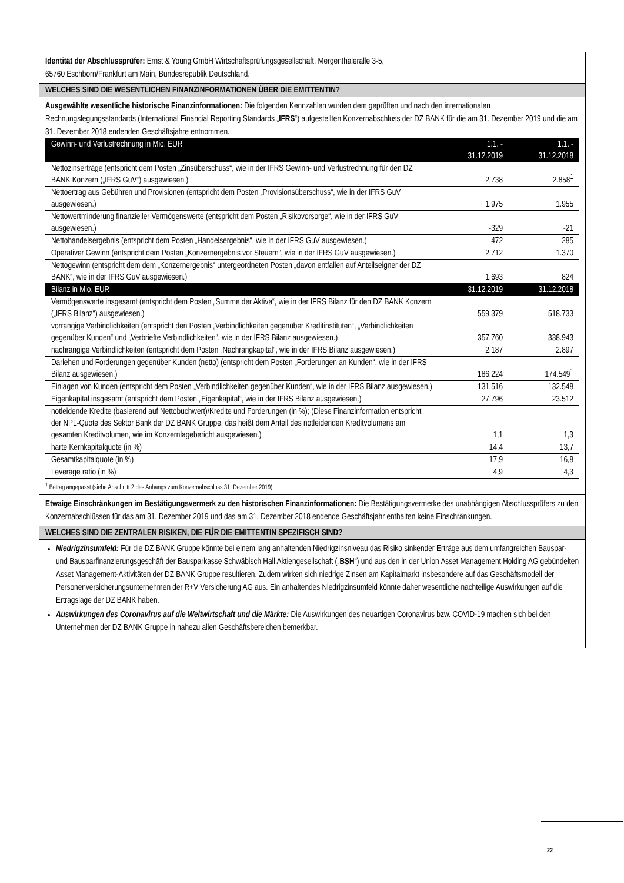Identität der Abschlussprüfer: Ernst & Young GmbH Wirtschaftsprüfungsgesellschaft, Mergenthaleralle 3-5,
65760 Eschborn/Frankfurt am Main, Bundesrepublik Deutschland.
WELCHES SIND DIE WESENTLICHEN FINANZINFORMATIONEN ÜBER DIE EMITTENTIN?
Ausgewählte wesentliche historische Finanzinformationen: Die folgenden Kennzahlen wurden dem geprüften und nach den internationalen Rechnungslegungsstandards (International Financial Reporting Standards „IFRS“) aufgestellten Konzernabschluss der DZ BANK für die am 31. Dezember 2019 und die am 31. Dezember 2018 endenden Geschäftsjahre entnommen.
| Gewinn- und Verlustrechnung in Mio. EUR | 1.1. - 31.12.2019 | 1.1. - 31.12.2018 |
| --- | --- | --- |
| Nettozinserträge (entspricht dem Posten „Zinsüberschuss“, wie in der IFRS Gewinn- und Verlustrechnung für den DZ BANK Konzern („IFRS GuV“) ausgewiesen.) | 2.738 | 2.858<sup>1</sup> |
| Nettoertrag aus Gebühren und Provisionen (entspricht dem Posten „Provisionsüberschuss“, wie in der IFRS GuV ausgewiesen.) | 1.975 | 1.955 |
| Nettowertminderung finanzieller Vermögenswerte (entspricht dem Posten „Risikovorsorge“, wie in der IFRS GuV ausgewiesen.) | -329 | -21 |
| Nettohandelsergebnis (entspricht dem Posten „Handelsergebnis“, wie in der IFRS GuV ausgewiesen.) | 472 | 285 |
| Operativer Gewinn (entspricht dem Posten „Konzernergebnis vor Steuern“, wie in der IFRS GuV ausgewiesen.) | 2.712 | 1.370 |
| Nettogewinn (entspricht dem dem „Konzernergebnis“ untergeordneten Posten „davon entfallen auf Anteilseigner der DZ BANK“, wie in der IFRS GuV ausgewiesen.) | 1.693 | 824 |
| Bilanz in Mio. EUR | 31.12.2019 | 31.12.2018 |
| Vermögenswerte insgesamt (entspricht dem Posten „Summe der Aktiva“, wie in der IFRS Bilanz für den DZ BANK Konzern („IFRS Bilanz“) ausgewiesen.) | 559.379 | 518.733 |
| vorrangige Verbindlichkeiten (entspricht den Posten „Verbindlichkeiten gegenüber Kreditinstituten“, „Verbindlichkeiten gegenüber Kunden“ und „Verbriefte Verbindlichkeiten“, wie in der IFRS Bilanz ausgewiesen.) | 357.760 | 338.943 |
| nachrangige Verbindlichkeiten (entspricht dem Posten „Nachrangkapital“, wie in der IFRS Bilanz ausgewiesen.) | 2.187 | 2.897 |
| Darlehen und Forderungen gegenüber Kunden (netto) (entspricht dem Posten „Forderungen an Kunden“, wie in der IFRS Bilanz ausgewiesen.) | 186.224 | 174.549<sup>1</sup> |
| Einlagen von Kunden (entspricht dem Posten „Verbindlichkeiten gegenüber Kunden“, wie in der IFRS Bilanz ausgewiesen.) | 131.516 | 132.548 |
| Eigenkapital insgesamt (entspricht dem Posten „Eigenkapital“, wie in der IFRS Bilanz ausgewiesen.) | 27.796 | 23.512 |
| notleidende Kredite (basierend auf Nettobuchwert)/Kredite und Forderungen (in %); (Diese Finanzinformation entspricht der NPL-Quote des Sektor Bank der DZ BANK Gruppe, das heißt dem Anteil des notleidenden Kreditvolumens am gesamten Kreditvolumen, wie im Konzernlagebericht ausgewiesen.) | 1,1 | 1,3 |
| harte Kernkapitalquote (in %) | 14,4 | 13,7 |
| Gesamtkapitalquote (in %) | 17,9 | 16,8 |
| Leverage ratio (in %) | 4,9 | 4,3 |
<sup>1</sup> Betrag angepasst (siehe Abschnitt 2 des Anhangs zum Konzernabschluss 31. Dezember 2019)
Etwaige Einschränkungen im Bestätigungsvermerk zu den historischen Finanzinformationen: Die Bestätigungsvermerke des unabhängigen Abschlussprüfers zu den Konzernabschlüssen für das am 31. Dezember 2019 und das am 31. Dezember 2018 endende Geschäftsjahr enthalten keine Einschränkungen.
WELCHES SIND DIE ZENTRALEN RISIKEN, DIE FÜR DIE EMITTENTIN SPEZIFISCH SIND?
Niedrigzinsumfeld: Für die DZ BANK Gruppe könnte bei einem lang anhaltenden Niedrigzinsniveau das Risiko sinkender Erträge aus dem umfangreichen Bauspar- und Bausparfinanzierungsgeschäft der Bausparkasse Schwäbisch Hall Aktiengesellschaft („BSH“) und aus den in der Union Asset Management Holding AG gebündelten Asset Management-Aktivitäten der DZ BANK Gruppe resultieren. Zudem wirken sich niedrige Zinsen am Kapitalmarkt insbesondere auf das Geschäftsmodell der Personenversicherungsunternehmen der R+V Versicherung AG aus. Ein anhaltendes Niedrigzinsumfeld könnte daher wesentliche nachteilige Auswirkungen auf die Ertragslage der DZ BANK haben.
Auswirkungen des Coronavirus auf die Weltwirtschaft und die Märkte: Die Auswirkungen des neuartigen Coronavirus bzw. COVID-19 machen sich bei den Unternehmen der DZ BANK Gruppe in nahezu allen Geschäftsbereichen bemerkbar.
22